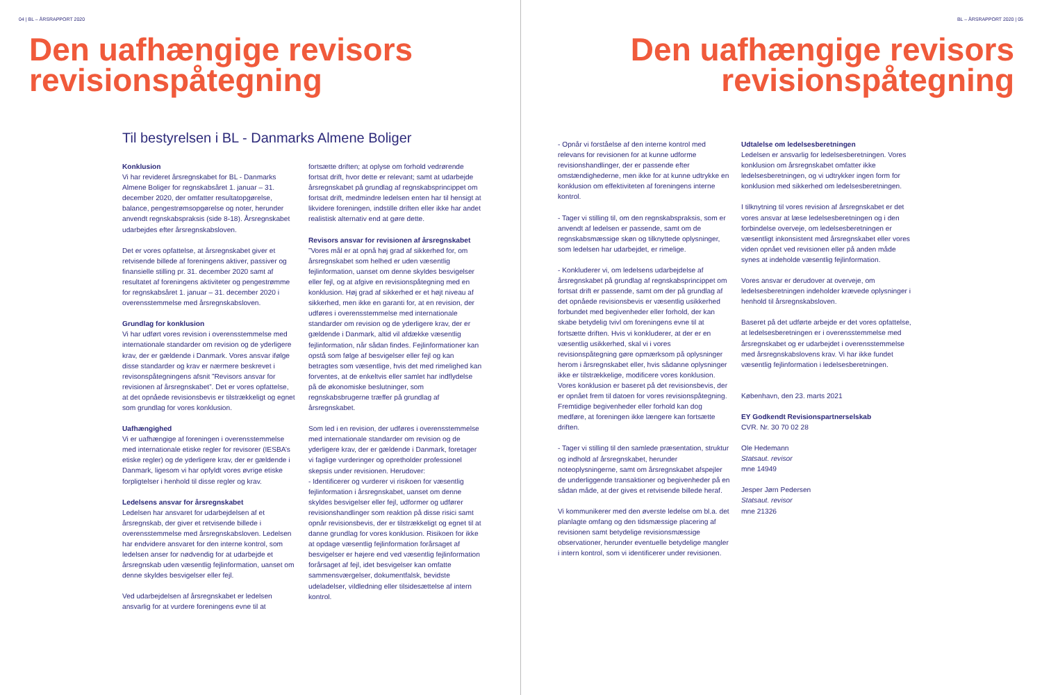04 | BL – ÅRSRAPPORT 2020
Den uafhængige revisors
revisionspåtegning
Til bestyrelsen i BL - Danmarks Almene Boliger
Konklusion
Vi har revideret årsregnskabet for BL - Danmarks Almene Boliger for regnskabsåret 1. januar – 31. december 2020, der omfatter resultatopgørelse, balance, pengestrømsopgørelse og noter, herunder anvendt regnskabspraksis (side 8-18). Årsregnskabet udarbejdes efter årsregnskabsloven.
Det er vores opfattelse, at årsregnskabet giver et retvisende billede af foreningens aktiver, passiver og finansielle stilling pr. 31. december 2020 samt af resultatet af foreningens aktiviteter og pengestrømme for regnskabsåret 1. januar – 31. december 2020 i overensstemmelse med årsregnskabsloven.
Grundlag for konklusion
Vi har udført vores revision i overensstemmelse med internationale standarder om revision og de yderligere krav, der er gældende i Danmark. Vores ansvar ifølge disse standarder og krav er nærmere beskrevet i revisonspåtegningens afsnit ”Revisors ansvar for revisionen af årsregnskabet”. Det er vores opfattelse, at det opnåede revisionsbevis er tilstrækkeligt og egnet som grundlag for vores konklusion.
Uafhængighed
Vi er uafhængige af foreningen i overensstemmelse med internationale etiske regler for revisorer (IESBA’s etiske regler) og de yderligere krav, der er gældende i Danmark, ligesom vi har opfyldt vores øvrige etiske forpligtelser i henhold til disse regler og krav.
Ledelsens ansvar for årsregnskabet
Ledelsen har ansvaret for udarbejdelsen af et årsregnskab, der giver et retvisende billede i overensstemmelse med årsregnskabsloven. Ledelsen har endvidere ansvaret for den interne kontrol, som ledelsen anser for nødvendig for at udarbejde et årsregnskab uden væsentlig fejlinformation, uanset om denne skyldes besvigelser eller fejl.
Ved udarbejdelsen af årsregnskabet er ledelsen ansvarlig for at vurdere foreningens evne til at
fortsætte driften; at oplyse om forhold vedrørende fortsat drift, hvor dette er relevant; samt at udarbejde årsregnskabet på grundlag af regnskabsprincippet om fortsat drift, medmindre ledelsen enten har til hensigt at likvidere foreningen, indstille driften eller ikke har andet realistisk alternativ end at gøre dette.
Revisors ansvar for revisionen af årsregnskabet”Vores mål er at opnå høj grad af sikkerhed for, om årsregnskabet som helhed er uden væsentlig fejlinformation, uanset om denne skyldes besvigelser eller fejl, og at afgive en revisionspåtegning med en konklusion. Høj grad af sikkerhed er et højt niveau af sikkerhed, men ikke en garanti for, at en revision, der udføres i overensstemmelse med internationale standarder om revision og de yderligere krav, der er gældende i Danmark, altid vil afdække væsentlig fejlinformation, når sådan findes. Fejlinformationer kan opstå som følge af besvigelser eller fejl og kan betragtes som væsentlige, hvis det med rimelighed kan forventes, at de enkeltvis eller samlet har indflydelse på de økonomiske beslutninger, som regnskabsbrugerne træffer på grundlag af årsregnskabet.
Som led i en revision, der udføres i overensstemmelse med internationale standarder om revision og de yderligere krav, der er gældende i Danmark, foretager vi faglige vurderinger og opretholder professionel skepsis under revisionen. Herudover:
- Identificerer og vurderer vi risikoen for væsentlig fejlinformation i årsregnskabet, uanset om denne skyldes besvigelser eller fejl, udformer og udfører revisionshandlinger som reaktion på disse risici samt opnår revisionsbevis, der er tilstrækkeligt og egnet til at danne grundlag for vores konklusion. Risikoen for ikke at opdage væsentlig fejlinformation forårsaget af besvigelser er højere end ved væsentlig fejlinformation forårsaget af fejl, idet besvigelser kan omfatte sammensværgelser, dokumentfalsk, bevidste udeladelser, vildledning eller tilsidesættelse af intern kontrol.
BL – ÅRSRAPPORT 2020 | 05
Den uafhængige revisors
revisionspåtegning
- Opnår vi forståelse af den interne kontrol med relevans for revisionen for at kunne udforme revisionshandlinger, der er passende efter omstændighederne, men ikke for at kunne udtrykke en konklusion om effektiviteten af foreningens interne kontrol.
- Tager vi stilling til, om den regnskabspraksis, som er anvendt af ledelsen er passende, samt om de regnskabsmæssige skøn og tilknyttede oplysninger, som ledelsen har udarbejdet, er rimelige.
- Konkluderer vi, om ledelsens udarbejdelse af årsregnskabet på grundlag af regnskabsprincippet om fortsat drift er passende, samt om der på grundlag af det opnåede revisionsbevis er væsentlig usikkerhed forbundet med begivenheder eller forhold, der kan skabe betydelig tvivl om foreningens evne til at fortsætte driften. Hvis vi konkluderer, at der er en væsentlig usikkerhed, skal vi i vores revisionspåtegning gøre opmærksom på oplysninger herom i årsregnskabet eller, hvis sådanne oplysninger ikke er tilstrækkelige, modificere vores konklusion. Vores konklusion er baseret på det revisionsbevis, der er opnået frem til datoen for vores revisionspåtegning. Fremtidige begivenheder eller forhold kan dog medføre, at foreningen ikke længere kan fortsætte driften.
- Tager vi stilling til den samlede præsentation, struktur og indhold af årsregnskabet, herunder noteoplysningerne, samt om årsregnskabet afspejler de underliggende transaktioner og begivenheder på en sådan måde, at der gives et retvisende billede heraf.
Vi kommunikerer med den øverste ledelse om bl.a. det planlagte omfang og den tidsmæssige placering af revisionen samt betydelige revisionsmæssige observationer, herunder eventuelle betydelige mangler i intern kontrol, som vi identificerer under revisionen.
Udtalelse om ledelsesberetningen
Ledelsen er ansvarlig for ledelsesberetningen. Vores konklusion om årsregnskabet omfatter ikke ledelsesberetningen, og vi udtrykker ingen form for konklusion med sikkerhed om ledelsesberetningen.
I tilknytning til vores revision af årsregnskabet er det vores ansvar at læse ledelsesberetningen og i den forbindelse overveje, om ledelsesberetningen er væsentligt inkonsistent med årsregnskabet eller vores viden opnået ved revisionen eller på anden måde synes at indeholde væsentlig fejlinformation.
Vores ansvar er derudover at overveje, om ledelsesberetningen indeholder krævede oplysninger i henhold til årsregnskabsloven.
Baseret på det udførte arbejde er det vores opfattelse, at ledelsesberetningen er i overensstemmelse med årsregnskabet og er udarbejdet i overensstemmelse med årsregnskabslovens krav. Vi har ikke fundet væsentlig fejlinformation i ledelsesberetningen.
København, den 23. marts 2021
EY Godkendt Revisionspartnerselskab
CVR. Nr. 30 70 02 28
Ole Hedemann
Statsaut. revisor
mne 14949
Jesper Jørn Pedersen
Statsaut. revisor
mne 21326